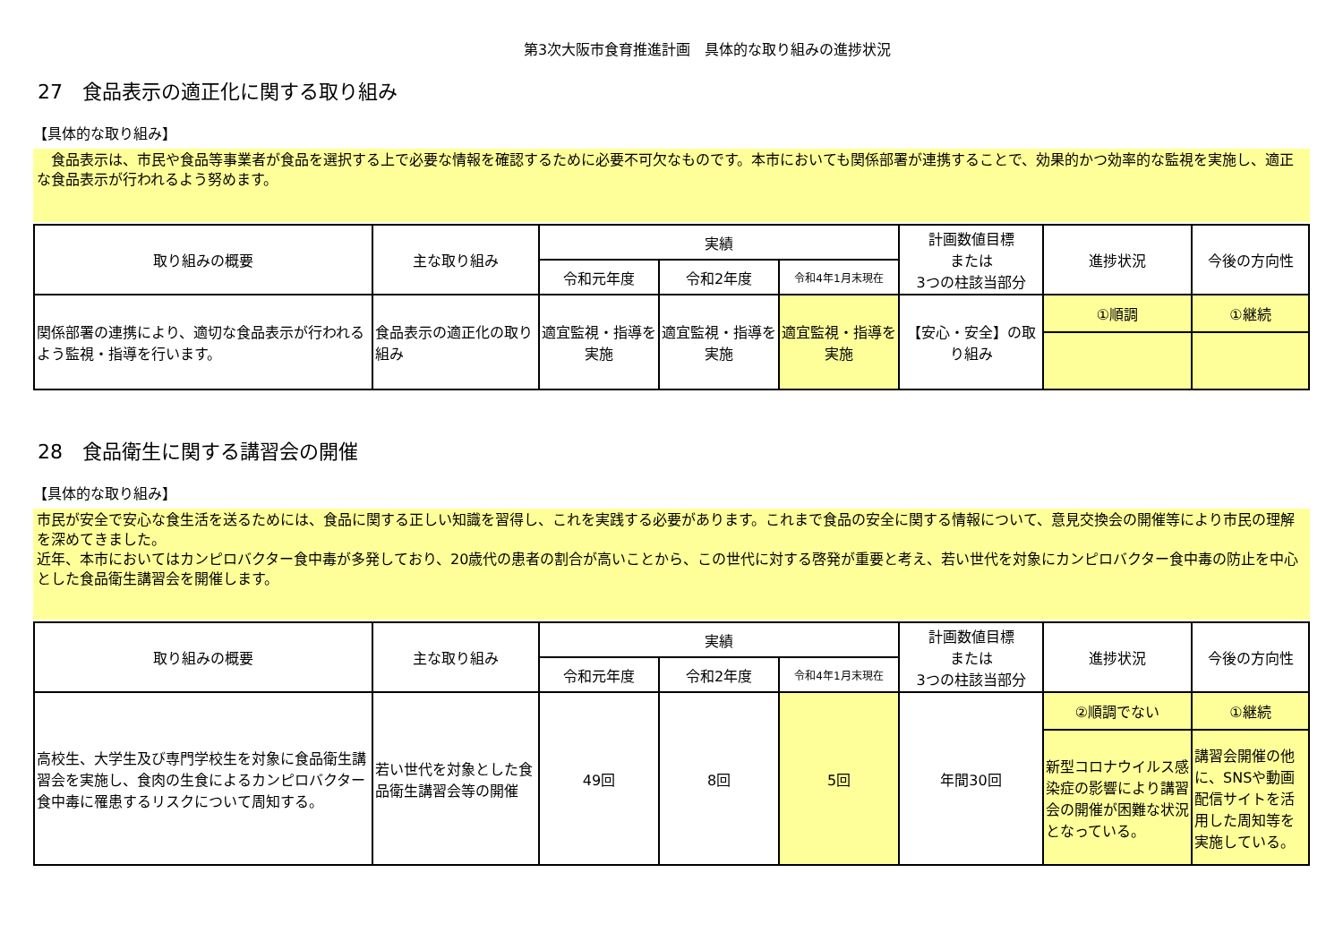第3次大阪市食育推進計画　具体的な取り組みの進捗状況
27　食品表示の適正化に関する取り組み
【具体的な取り組み】
　食品表示は、市民や食品等事業者が食品を選択する上で必要な情報を確認するために必要不可欠なものです。本市においても関係部署が連携することで、効果的かつ効率的な監視を実施し、適正な食品表示が行われるよう努めます。
| 取り組みの概要 | 主な取り組み | 実績 | | | 計画数値目標 または 3つの柱該当部分 | 進捗状況 | 今後の方向性 |
| --- | --- | --- | --- | --- | --- | --- | --- |
| | | 令和元年度 | 令和2年度 | 令和4年1月末現在 | | | |
| 関係部署の連携により、適切な食品表示が行われるよう監視・指導を行います。 | 食品表示の適正化の取り組み | 適宜監視・指導を実施 | 適宜監視・指導を実施 | 適宜監視・指導を実施 | 【安心・安全】の取り組み | ①順調 | ①継続 |
28　食品衛生に関する講習会の開催
【具体的な取り組み】
市民が安全で安心な食生活を送るためには、食品に関する正しい知識を習得し、これを実践する必要があります。これまで食品の安全に関する情報について、意見交換会の開催等により市民の理解を深めてきました。
近年、本市においてはカンピロバクター食中毒が多発しており、20歳代の患者の割合が高いことから、この世代に対する啓発が重要と考え、若い世代を対象にカンピロバクター食中毒の防止を中心とした食品衛生講習会を開催します。
| 取り組みの概要 | 主な取り組み | 実績 | | | 計画数値目標 または 3つの柱該当部分 | 進捗状況 | 今後の方向性 |
| --- | --- | --- | --- | --- | --- | --- | --- |
| | | 令和元年度 | 令和2年度 | 令和4年1月末現在 | | | |
| 高校生、大学生及び専門学校生を対象に食品衛生講習会を実施し、食肉の生食によるカンピロバクター食中毒に罹患するリスクについて周知する。 | 若い世代を対象とした食品衛生講習会等の開催 | 49回 | 8回 | 5回 | 年間30回 | ②順調でない | ①継続 |
| | | | | | | 新型コロナウイルス感染症の影響により講習会の開催が困難な状況となっている。 | 講習会開催の他に、SNSや動画配信サイトを活用した周知等を実施している。 |